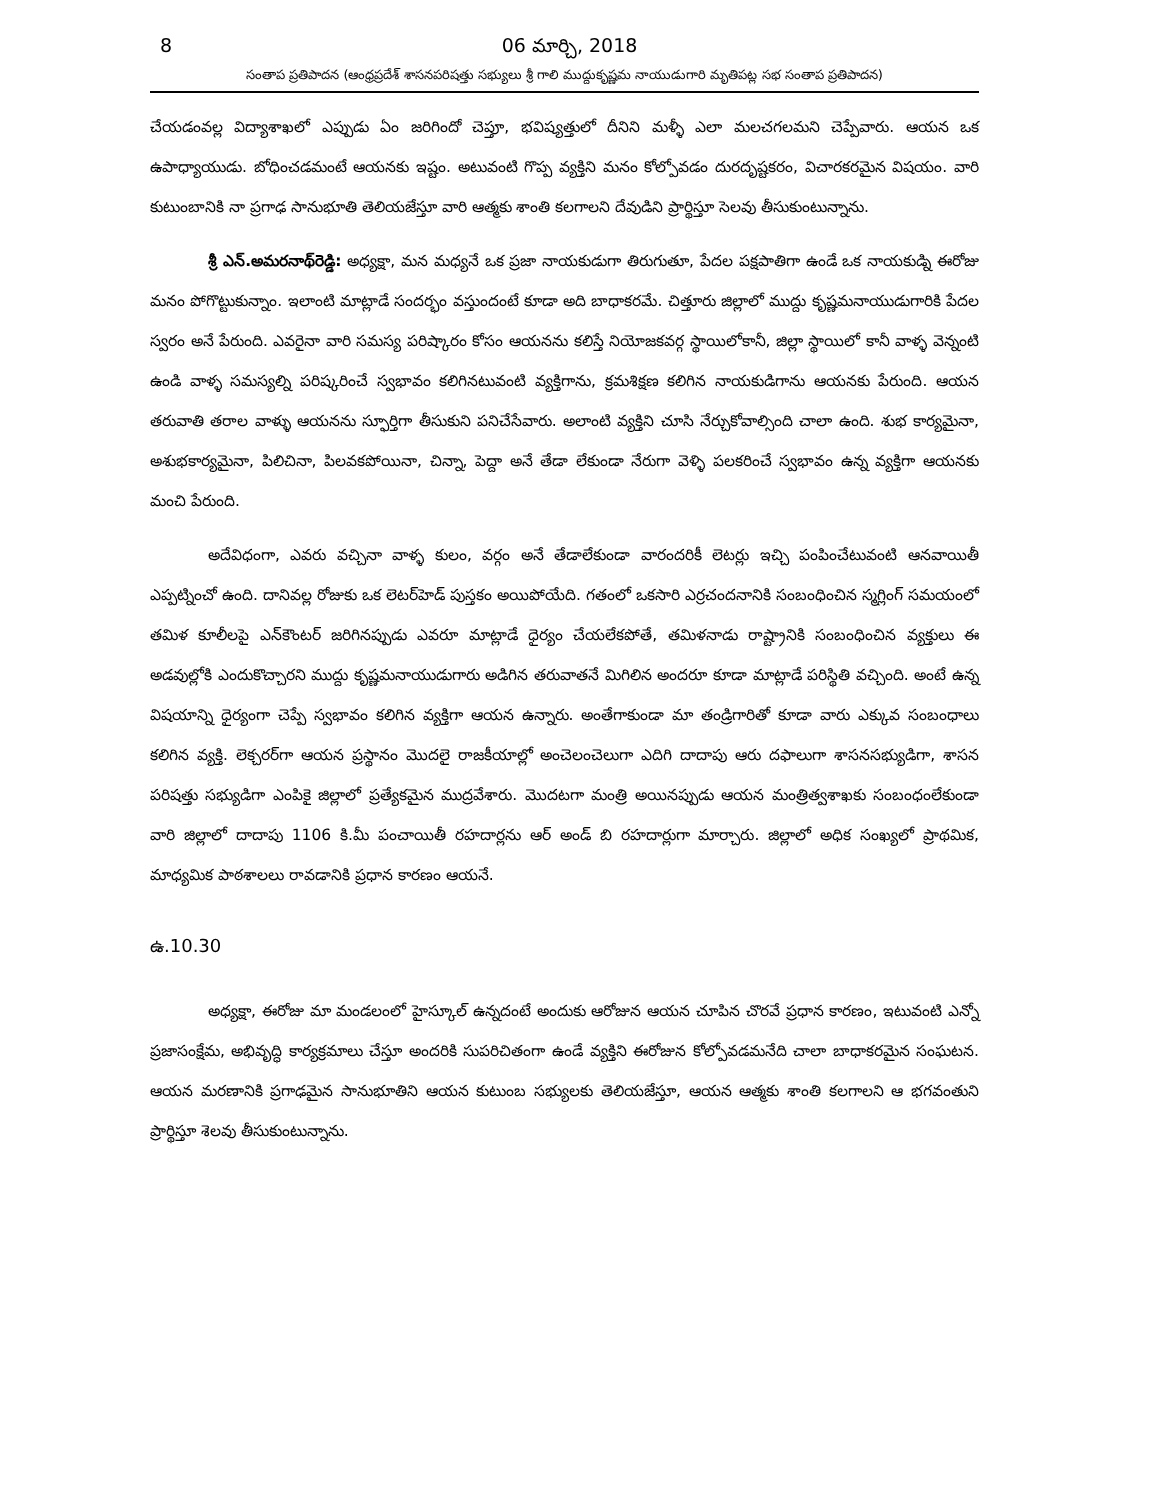8 06 మార్చి, 2018
సంతాప ప్రతిపాదన (ఆంధ్రప్రదేశ్ శాసనపరిషత్తు సభ్యులు శ్రీ గాలి ముద్దుకృష్ణమ నాయుడుగారి మృతిపట్ల సభ సంతాప ప్రతిపాదన)
చేయడంవల్ల విద్యాశాఖలో ఎప్పుడు ఏం జరిగిందో చెప్తూ, భవిష్యత్తులో దీనిని మళ్ళీ ఎలా మలచగలమని చెప్పేవారు. ఆయన ఒక ఉపాధ్యాయుడు. బోధించడమంటే ఆయనకు ఇష్టం. అటువంటి గొప్ప వ్యక్తిని మనం కోల్పోవడం దురదృష్టకరం, విచారకరమైన విషయం. వారి కుటుంబానికి నా ప్రగాఢ సానుభూతి తెలియజేస్తూ వారి ఆత్మకు శాంతి కలగాలని దేవుడిని ప్రార్థిస్తూ సెలవు తీసుకుంటున్నాను.
శ్రీ ఎన్.అమరనాథ్‌రెడ్డి: అధ్యక్షా, మన మధ్యనే ఒక ప్రజా నాయకుడుగా తిరుగుతూ, పేదల పక్షపాతిగా ఉండే ఒక నాయకుడ్ని ఈరోజు మనం పోగొట్టుకున్నాం. ఇలాంటి మాట్లాడే సందర్భం వస్తుందంటే కూడా అది బాధాకరమే. చిత్తూరు జిల్లాలో ముద్దు కృష్ణమనాయుడుగారికి పేదల స్వరం అనే పేరుంది. ఎవరైనా వారి సమస్య పరిష్కారం కోసం ఆయనను కలిస్తే నియోజకవర్గ స్థాయిలోకానీ, జిల్లా స్థాయిలో కానీ వాళ్ళ వెన్నంటి ఉండి వాళ్ళ సమస్యల్ని పరిష్కరించే స్వభావం కలిగినటువంటి వ్యక్తిగాను, క్రమశిక్షణ కలిగిన నాయకుడిగాను ఆయనకు పేరుంది. ఆయన తరువాతి తరాల వాళ్ళు ఆయనను స్ఫూర్తిగా తీసుకుని పనిచేసేవారు. అలాంటి వ్యక్తిని చూసి నేర్చుకోవాల్సింది చాలా ఉంది. శుభ కార్యమైనా, అశుభకార్యమైనా, పిలిచినా, పిలవకపోయినా, చిన్నా, పెద్దా అనే తేడా లేకుండా నేరుగా వెళ్ళి పలకరించే స్వభావం ఉన్న వ్యక్తిగా ఆయనకు మంచి పేరుంది.
అదేవిధంగా, ఎవరు వచ్చినా వాళ్ళ కులం, వర్గం అనే తేడాలేకుండా వారందరికీ లెటర్లు ఇచ్చి పంపించేటువంటి ఆనవాయితీ ఎప్పట్నించో ఉంది. దానివల్ల రోజుకు ఒక లెటర్‌హెడ్ పుస్తకం అయిపోయేది. గతంలో ఒకసారి ఎర్రచందనానికి సంబంధించిన స్మగ్లింగ్ సమయంలో తమిళ కూలీలపై ఎన్‌కౌంటర్ జరిగినప్పుడు ఎవరూ మాట్లాడే ధైర్యం చేయలేకపోతే, తమిళనాడు రాష్ట్రానికి సంబంధించిన వ్యక్తులు ఈ అడవుల్లోకి ఎందుకొచ్చారని ముద్దు కృష్ణమనాయుడుగారు అడిగిన తరువాతనే మిగిలిన అందరూ కూడా మాట్లాడే పరిస్థితి వచ్చింది. అంటే ఉన్న విషయాన్ని ధైర్యంగా చెప్పే స్వభావం కలిగిన వ్యక్తిగా ఆయన ఉన్నారు. అంతేగాకుండా మా తండ్రిగారితో కూడా వారు ఎక్కువ సంబంధాలు కలిగిన వ్యక్తి. లెక్చరర్‌గా ఆయన ప్రస్థానం మొదలై రాజకీయాల్లో అంచెలంచెలుగా ఎదిగి దాదాపు ఆరు దఫాలుగా శాసనసభ్యుడిగా, శాసన పరిషత్తు సభ్యుడిగా ఎంపికై జిల్లాలో ప్రత్యేకమైన ముద్రవేశారు. మొదటగా మంత్రి అయినప్పుడు ఆయన మంత్రిత్వశాఖకు సంబంధంలేకుండా వారి జిల్లాలో దాదాపు 1106 కి.మీ పంచాయితీ రహదార్లను ఆర్ అండ్ బి రహదార్లుగా మార్చారు. జిల్లాలో అధిక సంఖ్యలో ప్రాథమిక, మాధ్యమిక పాఠశాలలు రావడానికి ప్రధాన కారణం ఆయనే.
ఉ.10.30
అధ్యక్షా, ఈరోజు మా మండలంలో హైస్కూల్ ఉన్నదంటే అందుకు ఆరోజున ఆయన చూపిన చొరవే ప్రధాన కారణం, ఇటువంటి ఎన్నో ప్రజాసంక్షేమ, అభివృద్ధి కార్యక్రమాలు చేస్తూ అందరికి సుపరిచితంగా ఉండే వ్యక్తిని ఈరోజున కోల్పోవడమనేది చాలా బాధాకరమైన సంఘటన. ఆయన మరణానికి ప్రగాఢమైన సానుభూతిని ఆయన కుటుంబ సభ్యులకు తెలియజేస్తూ, ఆయన ఆత్మకు శాంతి కలగాలని ఆ భగవంతుని ప్రార్థిస్తూ శెలవు తీసుకుంటున్నాను.